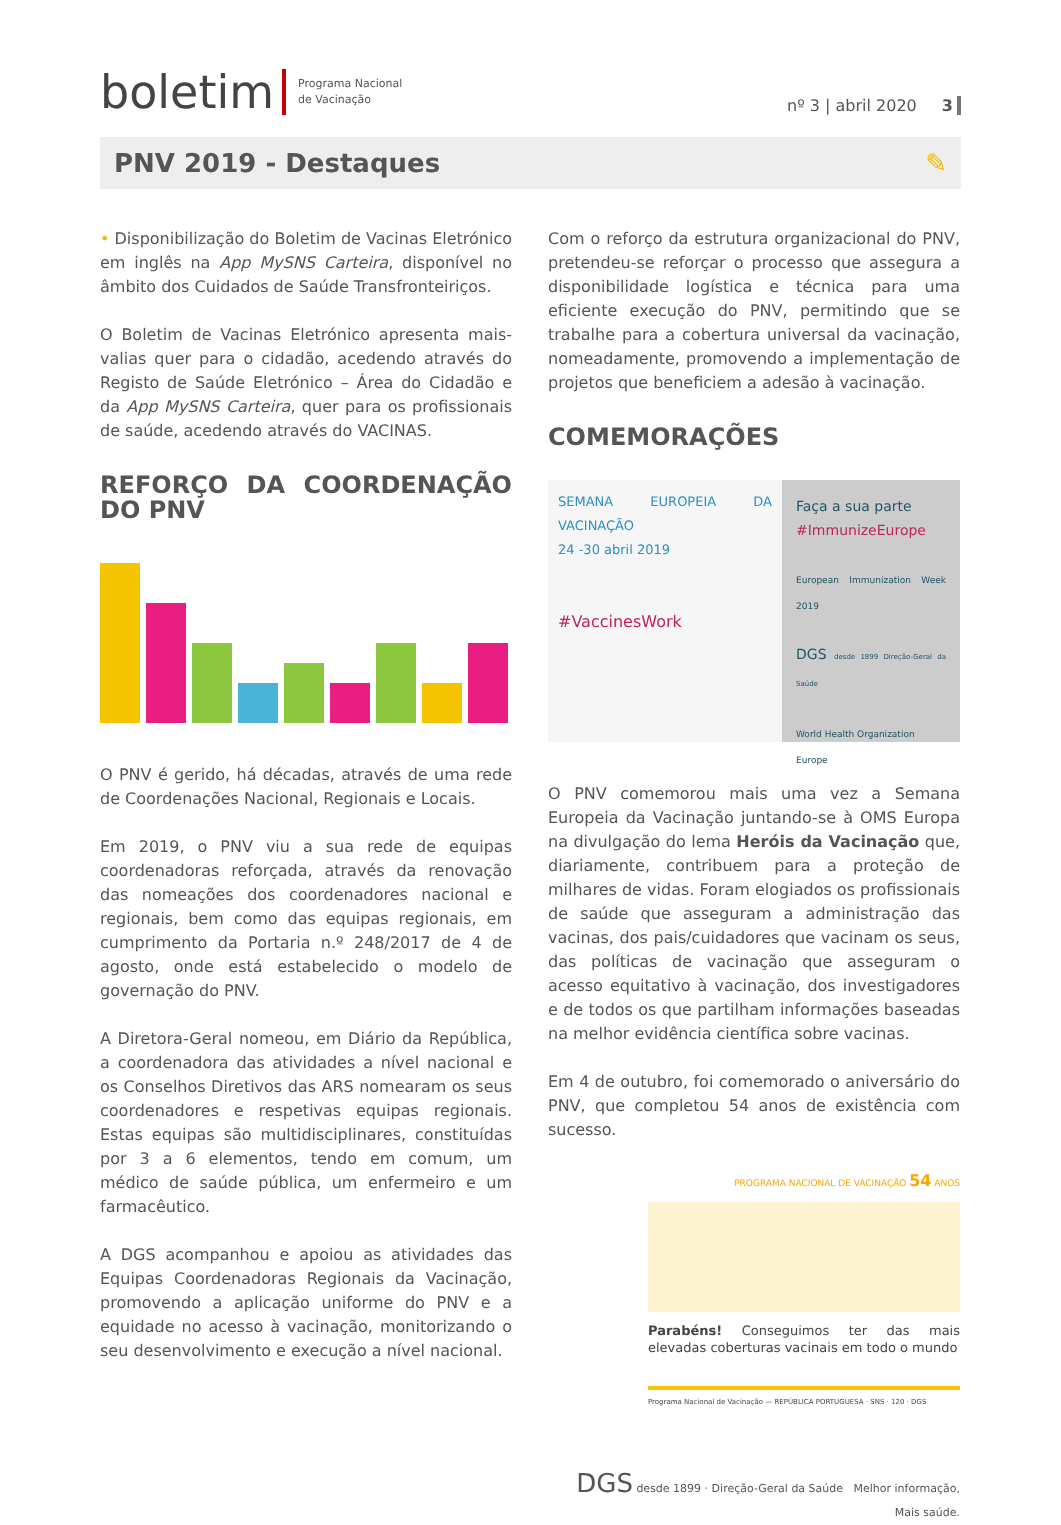boletim Programa Nacional
de Vacinação
nº 3 | abril 2020 3
PNV 2019 - Destaques ✎
• Disponibilização do Boletim de Vacinas Eletrónico em inglês na App MySNS Carteira, disponível no âmbito dos Cuidados de Saúde Transfronteiriços.
O Boletim de Vacinas Eletrónico apresenta mais-valias quer para o cidadão, acedendo através do Registo de Saúde Eletrónico – Área do Cidadão e da App MySNS Carteira, quer para os profissionais de saúde, acedendo através do VACINAS.
REFORÇO DA COORDENAÇÃO DO PNV
O PNV é gerido, há décadas, através de uma rede de Coordenações Nacional, Regionais e Locais.
Em 2019, o PNV viu a sua rede de equipas coordenadoras reforçada, através da renovação das nomeações dos coordenadores nacional e regionais, bem como das equipas regionais, em cumprimento da Portaria n.º 248/2017 de 4 de agosto, onde está estabelecido o modelo de governação do PNV.
A Diretora-Geral nomeou, em Diário da República, a coordenadora das atividades a nível nacional e os Conselhos Diretivos das ARS nomearam os seus coordenadores e respetivas equipas regionais. Estas equipas são multidisciplinares, constituídas por 3 a 6 elementos, tendo em comum, um médico de saúde pública, um enfermeiro e um farmacêutico.
A DGS acompanhou e apoiou as atividades das Equipas Coordenadoras Regionais da Vacinação, promovendo a aplicação uniforme do PNV e a equidade no acesso à vacinação, monitorizando o seu desenvolvimento e execução a nível nacional.
Com o reforço da estrutura organizacional do PNV, pretendeu-se reforçar o processo que assegura a disponibilidade logística e técnica para uma eficiente execução do PNV, permitindo que se trabalhe para a cobertura universal da vacinação, nomeadamente, promovendo a implementação de projetos que beneficiem a adesão à vacinação.
COMEMORAÇÕES
SEMANA EUROPEIA DA VACINAÇÃO
24 -30 abril 2019
#VaccinesWork
Faça a sua parte
#ImmunizeEurope
European Immunization Week 2019
DGS desde 1899 Direção-Geral da Saúde
World Health Organization
Europe
O PNV comemorou mais uma vez a Semana Europeia da Vacinação juntando-se à OMS Europa na divulgação do lema Heróis da Vacinação que, diariamente, contribuem para a proteção de milhares de vidas. Foram elogiados os profissionais de saúde que asseguram a administração das vacinas, dos pais/cuidadores que vacinam os seus, das políticas de vacinação que asseguram o acesso equitativo à vacinação, dos investigadores e de todos os que partilham informações baseadas na melhor evidência científica sobre vacinas.
Em 4 de outubro, foi comemorado o aniversário do PNV, que completou 54 anos de existência com sucesso.
PROGRAMA NACIONAL DE VACINAÇÃO 54 ANOS
Parabéns! Conseguimos ter das mais elevadas coberturas vacinais em todo o mundo
Programa Nacional de Vacinação — REPÚBLICA PORTUGUESA · SNS · 120 · DGS
DGS desde 1899 · Direção-Geral da Saúde Melhor informação,
Mais saúde.